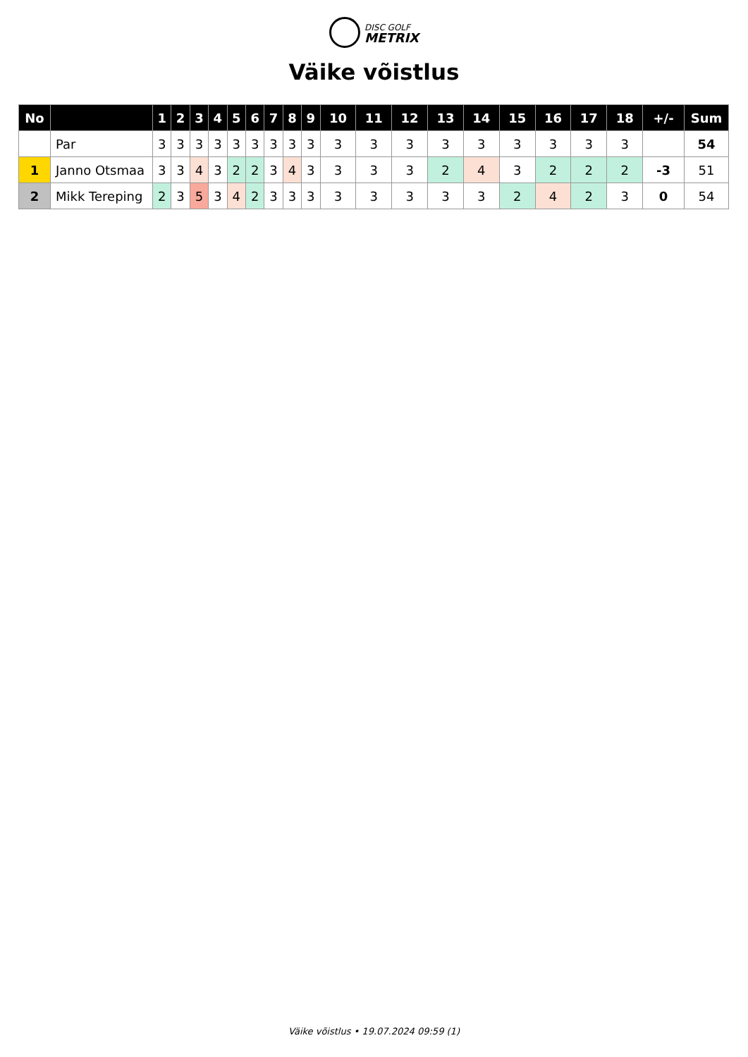DISC GOLF
METRIX
Väike võistlus
| No | | 1 | 2 | 3 | 4 | 5 | 6 | 7 | 8 | 9 | 10 | 11 | 12 | 13 | 14 | 15 | 16 | 17 | 18 | +/- | Sum |
| --- | --- | --- | --- | --- | --- | --- | --- | --- | --- | --- | --- | --- | --- | --- | --- | --- | --- | --- | --- | --- | --- |
| | Par | 3 | 3 | 3 | 3 | 3 | 3 | 3 | 3 | 3 | 3 | 3 | 3 | 3 | 3 | 3 | 3 | 3 | 3 | | 54 |
| 1 | Janno Otsmaa | 3 | 3 | 4 | 3 | 2 | 2 | 3 | 4 | 3 | 3 | 3 | 3 | 2 | 4 | 3 | 2 | 2 | 2 | -3 | 51 |
| 2 | Mikk Tereping | 2 | 3 | 5 | 3 | 4 | 2 | 3 | 3 | 3 | 3 | 3 | 3 | 3 | 3 | 2 | 4 | 2 | 3 | 0 | 54 |
Väike võistlus • 19.07.2024 09:59 (1)